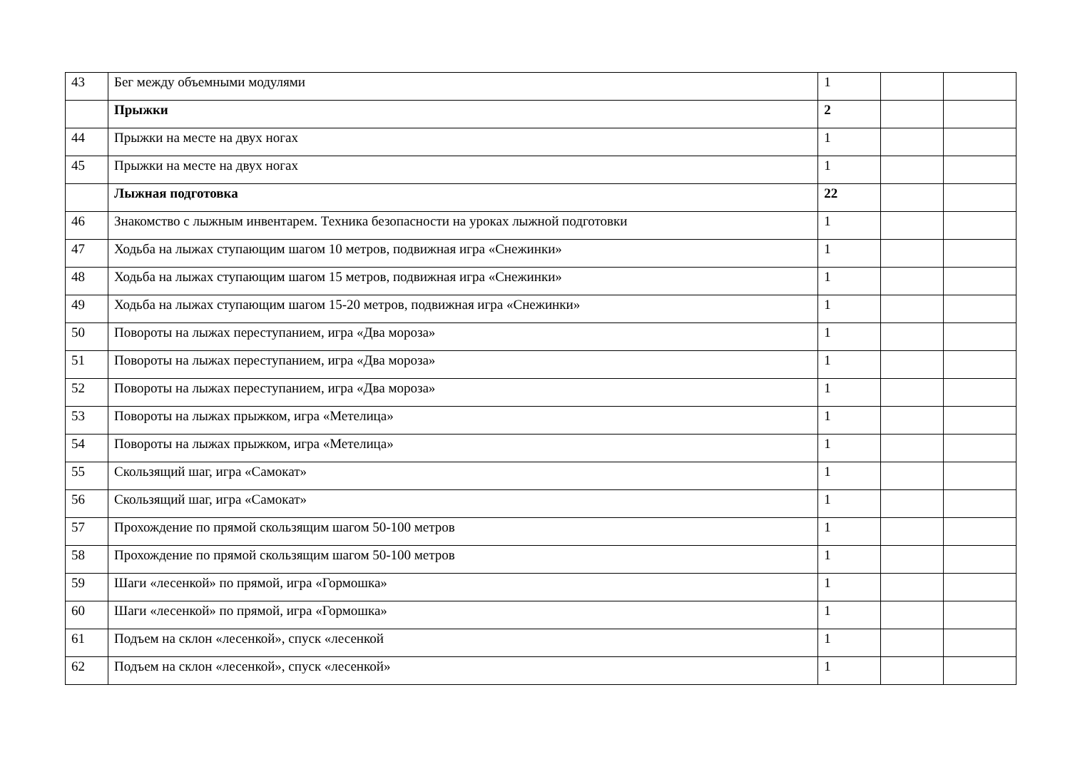| 43 | Бег между объемными модулями | 1 | | |
| | Прыжки | 2 | | |
| 44 | Прыжки на месте на двух ногах | 1 | | |
| 45 | Прыжки на месте на двух ногах | 1 | | |
| | Лыжная подготовка | 22 | | |
| 46 | Знакомство с лыжным инвентарем. Техника безопасности на уроках лыжной подготовки | 1 | | |
| 47 | Ходьба на лыжах ступающим шагом 10 метров, подвижная игра «Снежинки» | 1 | | |
| 48 | Ходьба на лыжах ступающим шагом 15 метров, подвижная игра «Снежинки» | 1 | | |
| 49 | Ходьба на лыжах ступающим шагом 15-20 метров, подвижная игра «Снежинки» | 1 | | |
| 50 | Повороты на лыжах переступанием, игра «Два мороза» | 1 | | |
| 51 | Повороты на лыжах переступанием, игра «Два мороза» | 1 | | |
| 52 | Повороты на лыжах переступанием, игра «Два мороза» | 1 | | |
| 53 | Повороты на лыжах прыжком, игра «Метелица» | 1 | | |
| 54 | Повороты на лыжах прыжком, игра «Метелица» | 1 | | |
| 55 | Скользящий шаг, игра «Самокат» | 1 | | |
| 56 | Скользящий шаг, игра «Самокат» | 1 | | |
| 57 | Прохождение по прямой скользящим шагом 50-100 метров | 1 | | |
| 58 | Прохождение по прямой скользящим шагом 50-100 метров | 1 | | |
| 59 | Шаги «лесенкой» по прямой, игра «Гормошка» | 1 | | |
| 60 | Шаги «лесенкой» по прямой, игра «Гормошка» | 1 | | |
| 61 | Подъем на склон «лесенкой», спуск «лесенкой | 1 | | |
| 62 | Подъем на склон «лесенкой», спуск «лесенкой» | 1 | | |